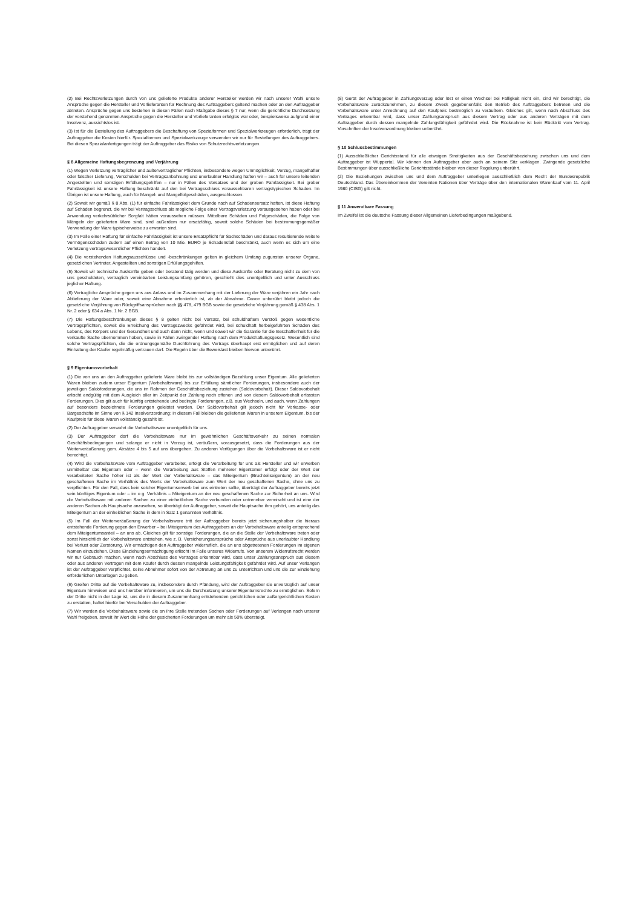(2) Bei Rechtsverletzungen durch von uns gelieferte Produkte anderer Hersteller werden wir nach unserer Wahl unsere Ansprüche gegen die Hersteller und Vorlieferanten für Rechnung des Auftraggebers geltend machen oder an den Auftraggeber abtreten. Ansprüche gegen uns bestehen in diesen Fällen nach Maßgabe dieses § 7 nur, wenn die gerichtliche Durchsetzung der vorstehend genannten Ansprüche gegen die Hersteller und Vorlieferanten erfolglos war oder, beispielsweise aufgrund einer Insolvenz, aussichtslos ist.
(3) Ist für die Bestellung des Auftraggebers die Beschaffung von Spezialformen und Spezialwerkzeugen erforderlich, trägt der Auftraggeber die Kosten hierfür. Spezialformen und Spezialwerkzeuge verwenden wir nur für Bestellungen des Auftraggebers. Bei diesen Spezialanfertigungen trägt der Auftraggeber das Risiko von Schutzrechtsverletzungen.
§ 8 Allgemeine Haftungsbegrenzung und Verjährung
(1) Wegen Verletzung vertraglicher und außervertraglicher Pflichten, insbesondere wegen Unmöglichkeit, Verzug, mangelhafter oder falscher Lieferung, Verschulden bei Vertragsanbahnung und unerlaubter Handlung haften wir – auch für unsere leitenden Angestellten und sonstigen Erfüllungsgehilfen – nur in Fällen des Vorsatzes und der groben Fahrlässigkeit. Bei grober Fahrlässigkeit ist unsere Haftung beschränkt auf den bei Vertragsschluss voraussehbaren vertragstypischen Schaden. Im Übrigen ist unsere Haftung, auch für Mangel- und Mangelfolgeschäden, ausgeschlossen.
(2) Soweit wir gemäß § 8 Abs. (1) für einfache Fahrlässigkeit dem Grunde nach auf Schadensersatz haften, ist diese Haftung auf Schäden begrenzt, die wir bei Vertragsschluss als mögliche Folge einer Vertragsverletzung vorausgesehen haben oder bei Anwendung verkehrsüblicher Sorgfalt hätten voraussehen müssen. Mittelbare Schäden und Folgeschäden, die Folge von Mängeln der gelieferten Ware sind, sind außerdem nur ersatzfähig, soweit solche Schäden bei bestimmungsgemäßer Verwendung der Ware typischerweise zu erwarten sind.
(3) Im Falle einer Haftung für einfache Fahrlässigkeit ist unsere Ersatzpflicht für Sachschäden und daraus resultierende weitere Vermögensschäden zudem auf einen Betrag von 10 Mio. EURO je Schadensfall beschränkt, auch wenn es sich um eine Verletzung vertragswesentlicher Pflichten handelt.
(4) Die vorstehenden Haftungsausschlüsse und -beschränkungen gelten in gleichem Umfang zugunsten unserer Organe, gesetzlichen Vertreter, Angestellten und sonstigen Erfüllungsgehilfen.
(5) Soweit wir technische Auskünfte geben oder beratend tätig werden und diese Auskünfte oder Beratung nicht zu dem von uns geschuldeten, vertraglich vereinbarten Leistungsumfang gehören, geschieht dies unentgeltlich und unter Ausschluss jeglicher Haftung.
(6) Vertragliche Ansprüche gegen uns aus Anlass und im Zusammenhang mit der Lieferung der Ware verjähren ein Jahr nach Ablieferung der Ware oder, soweit eine Abnahme erforderlich ist, ab der Abnahme. Davon unberührt bleibt jedoch die gesetzliche Verjährung von Rückgriffsansprüchen nach §§ 478, 479 BGB sowie die gesetzliche Verjährung gemäß § 438 Abs. 1 Nr. 2 oder § 634 a Abs. 1 Nr. 2 BGB.
(7) Die Haftungsbeschränkungen dieses § 8 gelten nicht bei Vorsatz, bei schuldhaftem Verstoß gegen wesentliche Vertragspflichten, soweit die Erreichung des Vertragszwecks gefährdet wird, bei schuldhaft herbeigeführten Schäden des Lebens, des Körpers und der Gesundheit und auch dann nicht, wenn und soweit wir die Garantie für die Beschaffenheit für die verkaufte Sache übernommen haben, sowie in Fällen zwingender Haftung nach dem Produkthaftungsgesetz. Wesentlich sind solche Vertragspflichten, die die ordnungsgemäße Durchführung des Vertrags überhaupt erst ermöglichen und auf deren Einhaltung der Käufer regelmäßig vertrauen darf. Die Regeln über die Beweislast bleiben hiervon unberührt.
§ 9 Eigentumsvorbehalt
(1) Die von uns an den Auftraggeber gelieferte Ware bleibt bis zur vollständigen Bezahlung unser Eigentum. Alle gelieferten Waren bleiben zudem unser Eigentum (Vorbehaltsware) bis zur Erfüllung sämtlicher Forderungen, insbesondere auch der jeweiligen Saldoforderungen, die uns im Rahmen der Geschäftsbeziehung zustehen (Saldovorbehalt). Dieser Saldovorbehalt erlischt endgültig mit dem Ausgleich aller im Zeitpunkt der Zahlung noch offenen und von diesem Saldovorbehalt erfassten Forderungen. Dies gilt auch für künftig entstehende und bedingte Forderungen, z.B. aus Wechseln, und auch, wenn Zahlungen auf besonders bezeichnete Forderungen geleistet werden. Der Saldovorbehalt gilt jedoch nicht für Vorkasse- oder Bargeschäfte im Sinne von § 142 Insolvenzordnung; in diesem Fall bleiben die gelieferten Waren in unserem Eigentum, bis der Kaufpreis für diese Waren vollständig gezahlt ist.
(2) Der Auftraggeber verwahrt die Vorbehaltsware unentgeltlich für uns.
(3) Der Auftraggeber darf die Vorbehaltsware nur im gewöhnlichen Geschäftsverkehr zu seinen normalen Geschäftsbedingungen und solange er nicht in Verzug ist, veräußern, vorausgesetzt, dass die Forderungen aus der Weiterveräußerung gem. Absätze 4 bis 5 auf uns übergehen. Zu anderen Verfügungen über die Vorbehaltsware ist er nicht berechtigt.
(4) Wird die Vorbehaltsware vom Auftraggeber verarbeitet, erfolgt die Verarbeitung für uns als Hersteller und wir erwerben unmittelbar das Eigentum oder – wenn die Verarbeitung aus Stoffen mehrerer Eigentümer erfolgt oder der Wert der verarbeiteten Sache höher ist als der Wert der Vorbehaltsware – das Miteigentum (Bruchteilseigentum) an der neu geschaffenen Sache im Verhältnis des Werts der Vorbehaltsware zum Wert der neu geschaffenen Sache, ohne uns zu verpflichten. Für den Fall, dass kein solcher Eigentumserwerb bei uns eintreten sollte, überträgt der Auftraggeber bereits jetzt sein künftiges Eigentum oder – im o g. Verhältnis – Miteigentum an der neu geschaffenen Sache zur Sicherheit an uns. Wird die Vorbehaltsware mit anderen Sachen zu einer einheitlichen Sache verbunden oder untrennbar vermischt und ist eine der anderen Sachen als Hauptsache anzusehen, so überträgt der Auftraggeber, soweit die Hauptsache ihm gehört, uns anteilig das Miteigentum an der einheitlichen Sache in dem in Satz 1 genannten Verhältnis.
(5) Im Fall der Weiterveräußerung der Vorbehaltsware tritt der Auftraggeber bereits jetzt sicherungshalber die hieraus entstehende Forderung gegen den Erwerber – bei Miteigentum des Auftraggebers an der Vorbehaltsware anteilig entsprechend dem Miteigentumsanteil – an uns ab. Gleiches gilt für sonstige Forderungen, die an die Stelle der Vorbehaltsware treten oder sonst hinsichtlich der Vorbehaltsware entstehen, wie z. B. Versicherungsansprüche oder Ansprüche aus unerlaubter Handlung bei Verlust oder Zerstörung. Wir ermächtigen den Auftraggeber widerruflich, die an uns abgetretenen Forderungen im eigenen Namen einzuziehen. Diese Einziehungsermächtigung erlischt im Falle unseres Widerrufs. Von unserem Widerrufsrecht werden wir nur Gebrauch machen, wenn nach Abschluss des Vertrages erkennbar wird, dass unser Zahlungsanspruch aus diesem oder aus anderen Verträgen mit dem Käufer durch dessen mangelnde Leistungsfähigkeit gefährdet wird. Auf unser Verlangen ist der Auftraggeber verpflichtet, seine Abnehmer sofort von der Abtretung an uns zu unterrichten und uns die zur Einziehung erforderlichen Unterlagen zu geben.
(6) Greifen Dritte auf die Vorbehaltsware zu, insbesondere durch Pfändung, wird der Auftraggeber sie unverzüglich auf unser Eigentum hinweisen und uns hierüber informieren, um uns die Durchsetzung unserer Eigentumsrechte zu ermöglichen. Sofern der Dritte nicht in der Lage ist, uns die in diesem Zusammenhang entstehenden gerichtlichen oder außergerichtlichen Kosten zu erstatten, haftet hierfür bei Verschulden der Auftraggeber.
(7) Wir werden die Vorbehaltsware sowie die an ihre Stelle tretenden Sachen oder Forderungen auf Verlangen nach unserer Wahl freigeben, soweit ihr Wert die Höhe der gesicherten Forderungen um mehr als 50% übersteigt.
(8) Gerät der Auftraggeber in Zahlungsverzug oder löst er einen Wechsel bei Fälligkeit nicht ein, sind wir berechtigt, die Vorbehaltsware zurückzunehmen, zu diesem Zweck gegebenenfalls den Betrieb des Auftraggebers betreten und die Vorbehaltsware unter Anrechnung auf den Kaufpreis bestmöglich zu veräußern. Gleiches gilt, wenn nach Abschluss des Vertrages erkennbar wird, dass unser Zahlungsanspruch aus diesem Vertrag oder aus anderen Verträgen mit dem Auftraggeber durch dessen mangelnde Zahlungsfähigkeit gefährdet wird. Die Rücknahme ist kein Rücktritt vom Vertrag. Vorschriften der Insolvenzordnung bleiben unberührt.
§ 10 Schlussbestimmungen
(1) Ausschließlicher Gerichtsstand für alle etwaigen Streitigkeiten aus der Geschäftsbeziehung zwischen uns und dem Auftraggeber ist Wuppertal. Wir können den Auftraggeber aber auch an seinem Sitz verklagen. Zwingende gesetzliche Bestimmungen über ausschließliche Gerichtsstände bleiben von dieser Regelung unberührt.
(2) Die Beziehungen zwischen uns und dem Auftraggeber unterliegen ausschließlich dem Recht der Bundesrepublik Deutschland. Das Übereinkommen der Vereinten Nationen über Verträge über den internationalen Warenkauf vom 11. April 1980 (CISG) gilt nicht.
§ 11 Anwendbare Fassung
Im Zweifel ist die deutsche Fassung dieser Allgemeinen Lieferbedingungen maßgebend.